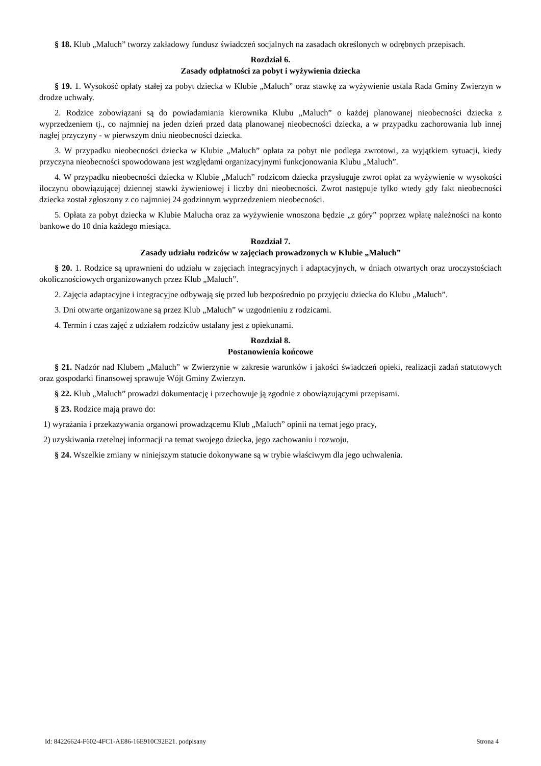§ 18. Klub „Maluch” tworzy zakładowy fundusz świadczeń socjalnych na zasadach określonych w odrębnych przepisach.
Rozdział 6.
Zasady odpłatności za pobyt i wyżywienia dziecka
§ 19. 1. Wysokość opłaty stałej za pobyt dziecka w Klubie „Maluch” oraz stawkę za wyżywienie ustala Rada Gminy Zwierzyn w drodze uchwały.
2. Rodzice zobowiązani są do powiadamiania kierownika Klubu „Maluch” o każdej planowanej nieobecności dziecka z wyprzedzeniem tj., co najmniej na jeden dzień przed datą planowanej nieobecności dziecka, a w przypadku zachorowania lub innej nagłej przyczyny - w pierwszym dniu nieobecności dziecka.
3. W przypadku nieobecności dziecka w Klubie „Maluch” opłata za pobyt nie podlega zwrotowi, za wyjątkiem sytuacji, kiedy przyczyna nieobecności spowodowana jest względami organizacyjnymi funkcjonowania Klubu „Maluch”.
4. W przypadku nieobecności dziecka w Klubie „Maluch” rodzicom dziecka przysługuje zwrot opłat za wyżywienie w wysokości iloczynu obowiązującej dziennej stawki żywieniowej i liczby dni nieobecności. Zwrot następuje tylko wtedy gdy fakt nieobecności dziecka został zgłoszony z co najmniej 24 godzinnym wyprzedzeniem nieobecności.
5. Opłata za pobyt dziecka w Klubie Malucha oraz za wyżywienie wnoszona będzie „z góry” poprzez wpłatę należności na konto bankowe do 10 dnia każdego miesiąca.
Rozdział 7.
Zasady udziału rodziców w zajęciach prowadzonych w Klubie „Maluch”
§ 20. 1. Rodzice są uprawnieni do udziału w zajęciach integracyjnych i adaptacyjnych, w dniach otwartych oraz uroczystościach okolicznościowych organizowanych przez Klub „Maluch”.
2. Zajęcia adaptacyjne i integracyjne odbywają się przed lub bezpośrednio po przyjęciu dziecka do Klubu „Maluch”.
3. Dni otwarte organizowane są przez Klub „Maluch” w uzgodnieniu z rodzicami.
4. Termin i czas zajęć z udziałem rodziców ustalany jest z opiekunami.
Rozdział 8.
Postanowienia końcowe
§ 21. Nadzór nad Klubem „Maluch” w Zwierzynie w zakresie warunków i jakości świadczeń opieki, realizacji zadań statutowych oraz gospodarki finansowej sprawuje Wójt Gminy Zwierzyn.
§ 22. Klub „Maluch” prowadzi dokumentację i przechowuje ją zgodnie z obowiązującymi przepisami.
§ 23. Rodzice mają prawo do:
1) wyrażania i przekazywania organowi prowadzącemu Klub „Maluch” opinii na temat jego pracy,
2) uzyskiwania rzetelnej informacji na temat swojego dziecka, jego zachowaniu i rozwoju,
§ 24. Wszelkie zmiany w niniejszym statucie dokonywane są w trybie właściwym dla jego uchwalenia.
Id: 84226624-F602-4FC1-AE86-16E910C92E21. podpisany Strona 4